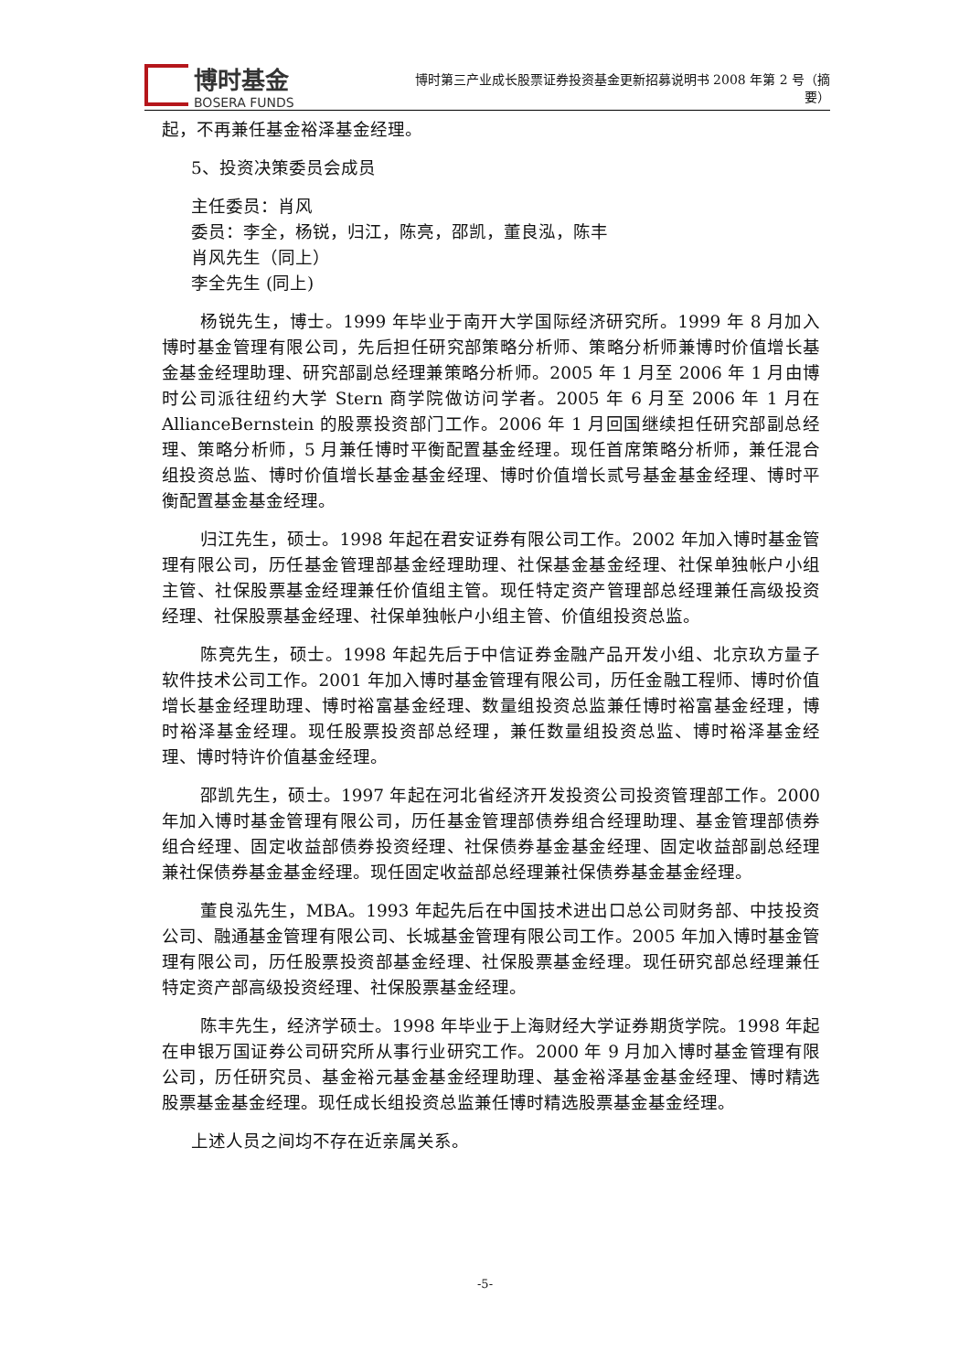博时基金
BOSERA FUNDS
博时第三产业成长股票证券投资基金更新招募说明书 2008 年第 2 号（摘要）
起，不再兼任基金裕泽基金经理。
5、投资决策委员会成员
主任委员：肖风
委员：李全，杨锐，归江，陈亮，邵凯，董良泓，陈丰
肖风先生（同上）
李全先生 (同上)
杨锐先生，博士。1999 年毕业于南开大学国际经济研究所。1999 年 8 月加入博时基金管理有限公司，先后担任研究部策略分析师、策略分析师兼博时价值增长基金基金经理助理、研究部副总经理兼策略分析师。2005 年 1 月至 2006 年 1 月由博时公司派往纽约大学 Stern 商学院做访问学者。2005 年 6 月至 2006 年 1 月在 AllianceBernstein 的股票投资部门工作。2006 年 1 月回国继续担任研究部副总经理、策略分析师，5 月兼任博时平衡配置基金经理。现任首席策略分析师，兼任混合组投资总监、博时价值增长基金基金经理、博时价值增长贰号基金基金经理、博时平衡配置基金基金经理。
归江先生，硕士。1998 年起在君安证券有限公司工作。2002 年加入博时基金管理有限公司，历任基金管理部基金经理助理、社保基金基金经理、社保单独帐户小组主管、社保股票基金经理兼任价值组主管。现任特定资产管理部总经理兼任高级投资经理、社保股票基金经理、社保单独帐户小组主管、价值组投资总监。
陈亮先生，硕士。1998 年起先后于中信证券金融产品开发小组、北京玖方量子软件技术公司工作。2001 年加入博时基金管理有限公司，历任金融工程师、博时价值增长基金经理助理、博时裕富基金经理、数量组投资总监兼任博时裕富基金经理，博时裕泽基金经理。现任股票投资部总经理，兼任数量组投资总监、博时裕泽基金经理、博时特许价值基金经理。
邵凯先生，硕士。1997 年起在河北省经济开发投资公司投资管理部工作。2000 年加入博时基金管理有限公司，历任基金管理部债券组合经理助理、基金管理部债券组合经理、固定收益部债券投资经理、社保债券基金基金经理、固定收益部副总经理兼社保债券基金基金经理。现任固定收益部总经理兼社保债券基金基金经理。
董良泓先生，MBA。1993 年起先后在中国技术进出口总公司财务部、中技投资公司、融通基金管理有限公司、长城基金管理有限公司工作。2005 年加入博时基金管理有限公司，历任股票投资部基金经理、社保股票基金经理。现任研究部总经理兼任特定资产部高级投资经理、社保股票基金经理。
陈丰先生，经济学硕士。1998 年毕业于上海财经大学证券期货学院。1998 年起在申银万国证券公司研究所从事行业研究工作。2000 年 9 月加入博时基金管理有限公司，历任研究员、基金裕元基金基金经理助理、基金裕泽基金基金经理、博时精选股票基金基金经理。现任成长组投资总监兼任博时精选股票基金基金经理。
上述人员之间均不存在近亲属关系。
-5-